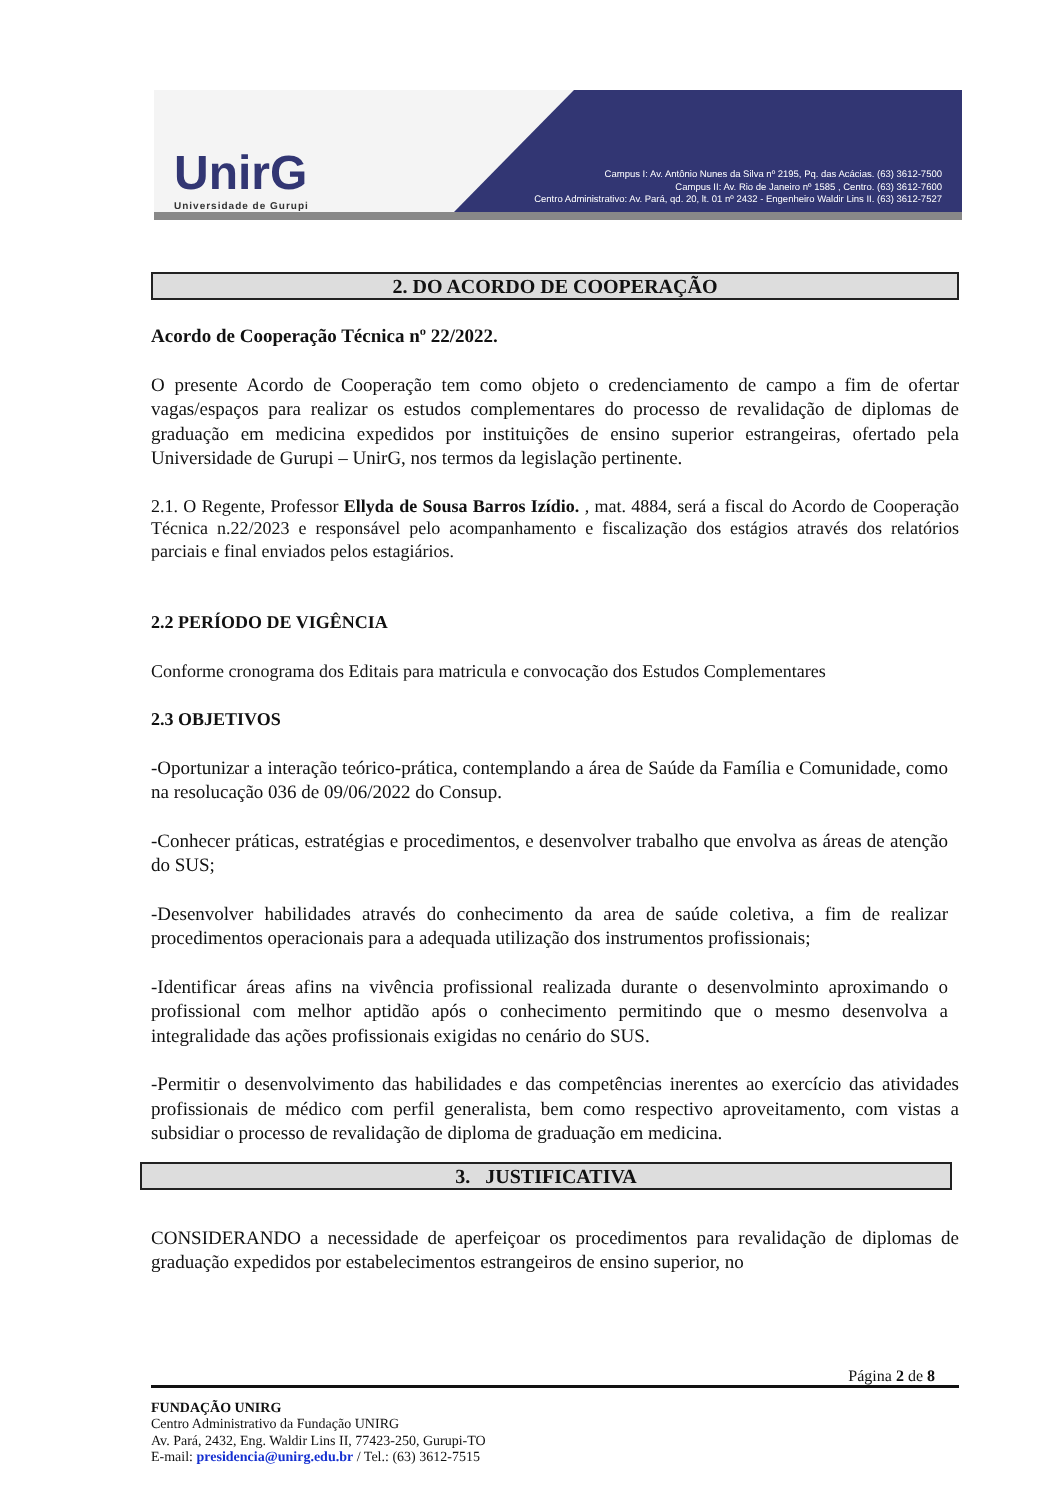UnirG
Universidade de Gurupi
Campus I: Av. Antônio Nunes da Silva nº 2195, Pq. das Acácias. (63) 3612-7500
Campus II: Av. Rio de Janeiro nº 1585 , Centro. (63) 3612-7600
Centro Administrativo: Av. Pará, qd. 20, lt. 01 nº 2432 - Engenheiro Waldir Lins II. (63) 3612-7527
2. DO ACORDO DE COOPERAÇÃO
Acordo de Cooperação Técnica nº 22/2022.
O presente Acordo de Cooperação tem como objeto o credenciamento de campo a fim de ofertar vagas/espaços para realizar os estudos complementares do processo de revalidação de diplomas de graduação em medicina expedidos por instituições de ensino superior estrangeiras, ofertado pela Universidade de Gurupi – UnirG, nos termos da legislação pertinente.
2.1. O Regente, Professor Ellyda de Sousa Barros Izídio. , mat. 4884, será a fiscal do Acordo de Cooperação Técnica n.22/2023 e responsável pelo acompanhamento e fiscalização dos estágios através dos relatórios parciais e final enviados pelos estagiários.
2.2 PERÍODO DE VIGÊNCIA
Conforme cronograma dos Editais para matricula e convocação dos Estudos Complementares
2.3 OBJETIVOS
-Oportunizar a interação teórico-prática, contemplando a área de Saúde da Família e Comunidade, como na resolucação 036 de 09/06/2022 do Consup.
-Conhecer práticas, estratégias e procedimentos, e desenvolver trabalho que envolva as áreas de atenção do SUS;
-Desenvolver habilidades através do conhecimento da area de saúde coletiva, a fim de realizar procedimentos operacionais para a adequada utilização dos instrumentos profissionais;
-Identificar áreas afins na vivência profissional realizada durante o desenvolminto aproximando o profissional com melhor aptidão após o conhecimento permitindo que o mesmo desenvolva a integralidade das ações profissionais exigidas no cenário do SUS.
-Permitir o desenvolvimento das habilidades e das competências inerentes ao exercício das atividades profissionais de médico com perfil generalista, bem como respectivo aproveitamento, com vistas a subsidiar o processo de revalidação de diploma de graduação em medicina.
3. JUSTIFICATIVA
CONSIDERANDO a necessidade de aperfeiçoar os procedimentos para revalidação de diplomas de graduação expedidos por estabelecimentos estrangeiros de ensino superior, no
Página 2 de 8
FUNDAÇÃO UNIRG
Centro Administrativo da Fundação UNIRG
Av. Pará, 2432, Eng. Waldir Lins II, 77423-250, Gurupi-TO
E-mail: presidencia@unirg.edu.br / Tel.: (63) 3612-7515